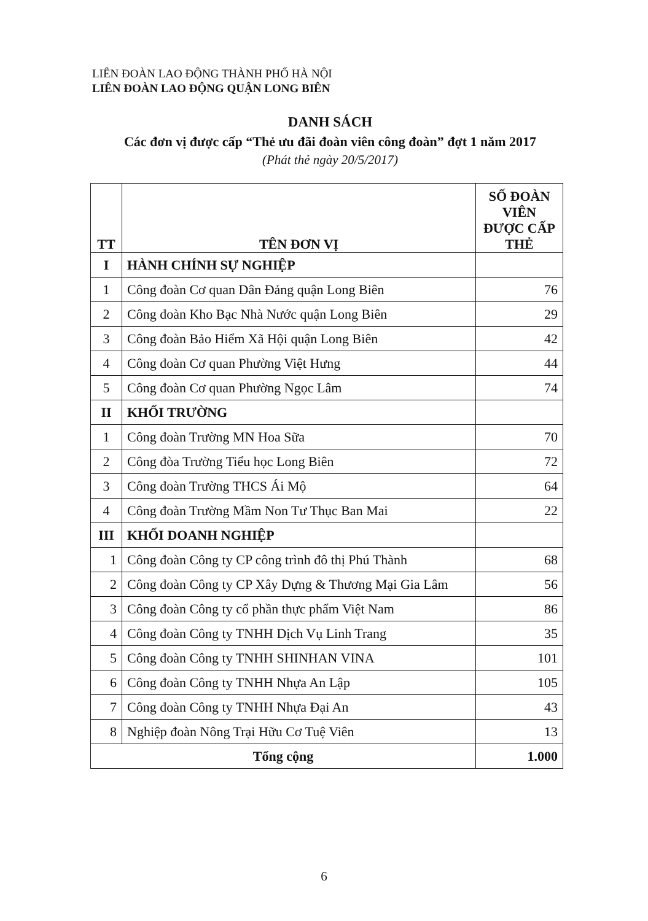LIÊN ĐOÀN LAO ĐỘNG THÀNH PHỐ HÀ NỘI
LIÊN ĐOÀN LAO ĐỘNG QUẬN LONG BIÊN
DANH SÁCH
Các đơn vị được cấp “Thẻ ưu đãi đoàn viên công đoàn” đợt 1 năm 2017
(Phát thẻ ngày 20/5/2017)
| TT | TÊN ĐƠN VỊ | SỐ ĐOÀN VIÊN ĐƯỢC CẤP THẺ |
| --- | --- | --- |
| I | HÀNH CHÍNH SỰ NGHIỆP | |
| 1 | Công đoàn Cơ quan Dân Đảng quận Long Biên | 76 |
| 2 | Công đoàn Kho Bạc Nhà Nước quận Long Biên | 29 |
| 3 | Công đoàn Bảo Hiểm Xã Hội quận Long Biên | 42 |
| 4 | Công đoàn Cơ quan Phường Việt Hưng | 44 |
| 5 | Công đoàn Cơ quan Phường Ngọc Lâm | 74 |
| II | KHỐI TRƯỜNG | |
| 1 | Công đoàn Trường MN Hoa Sữa | 70 |
| 2 | Công đòa Trường Tiểu học Long Biên | 72 |
| 3 | Công đoàn Trường THCS Ái Mộ | 64 |
| 4 | Công đoàn Trường Mầm Non Tư Thục Ban Mai | 22 |
| III | KHỐI DOANH NGHIỆP | |
| 1 | Công đoàn Công ty CP công trình đô thị Phú Thành | 68 |
| 2 | Công đoàn Công ty CP Xây Dựng & Thương Mại Gia Lâm | 56 |
| 3 | Công đoàn Công ty cổ phần thực phẩm Việt Nam | 86 |
| 4 | Công đoàn Công ty TNHH Dịch Vụ Linh Trang | 35 |
| 5 | Công đoàn Công ty TNHH SHINHAN VINA | 101 |
| 6 | Công đoàn Công ty TNHH Nhựa An Lập | 105 |
| 7 | Công đoàn Công ty TNHH Nhựa Đại An | 43 |
| 8 | Nghiệp đoàn Nông Trại Hữu Cơ Tuệ Viên | 13 |
| Tổng cộng | | 1.000 |
6